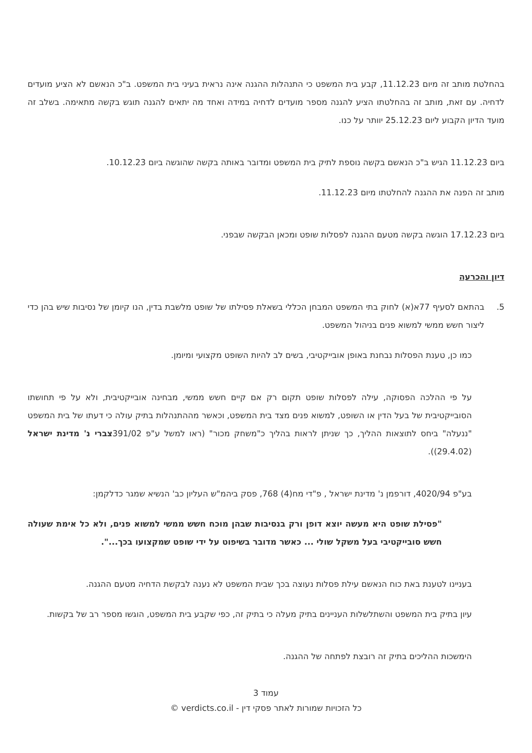בהחלטת מותב זה מיום 11.12.23, קבע בית המשפט כי התנהלות ההגנה אינה נראית בעיני בית המשפט. ב"כ הנאשם לא הציע מועדים לדחיה. עם זאת, מותב זה בהחלטתו הציע להגנה מספר מועדים לדחיה במידה ואחד מה יתאים להגנה תוגש בקשה מתאימה. בשלב זה מועד הדיון הקבוע ליום 25.12.23 יוותר על כנו.
ביום 11.12.23 הגיש ב"כ הנאשם בקשה נוספת לתיק בית המשפט ומדובר באותה בקשה שהוגשה ביום 10.12.23.
מותב זה הפנה את ההגנה להחלטתו מיום 11.12.23.
ביום 17.12.23 הוגשה בקשה מטעם ההגנה לפסלות שופט ומכאן הבקשה שבפני.
דיון והכרעה
5. בהתאם לסעיף 77א(א) לחוק בתי המשפט המבחן הכללי בשאלת פסילתו של שופט מלשבת בדין, הנו קיומן של נסיבות שיש בהן כדי ליצור חשש ממשי למשוא פנים בניהול המשפט.
כמו כן, טענת הפסלות נבחנת באופן אובייקטיבי, בשים לב להיות השופט מקצועי ומיומן.
על פי ההלכה הפסוקה, עילה לפסלות שופט תקום רק אם קיים חשש ממשי, מבחינה אובייקטיבית, ולא על פי תחושתו הסובייקטיבית של בעל הדין או השופט, למשוא פנים מצד בית המשפט, וכאשר מההתנהלות בתיק עולה כי דעתו של בית המשפט "ננעלה" ביחס לתוצאות ההליך, כך שניתן לראות בהליך כ"משחק מכור" (ראו למשל ע"פ 391/02צברי נ' מדינת ישראל (29.4.02)).
בע"פ 4020/94, דורפמן נ' מדינת ישראל , פ"די מח(4) 768, פסק ביהמ"ש העליון כב' הנשיא שמגר כדלקמן:
"פסילת שופט היא מעשה יוצא דופן ורק בנסיבות שבהן מוכח חשש ממשי למשוא פנים, ולא כל אימת שעולה חשש סובייקטיבי בעל משקל שולי ... כאשר מדובר בשיפוט על ידי שופט שמקצועו בכך...".
בעניינו לטענת באת כוח הנאשם עילת פסלות נעוצה בכך שבית המשפט לא נענה לבקשת הדחיה מטעם ההגנה.
עיון בתיק בית המשפט והשתלשלות העניינים בתיק מעלה כי בתיק זה, כפי שקבע בית המשפט, הוגשו מספר רב של בקשות.
הימשכות ההליכים בתיק זה רובצת לפתחה של ההגנה.
עמוד 3
כל הזכויות שמורות לאתר פסקי דין - verdicts.co.il ©